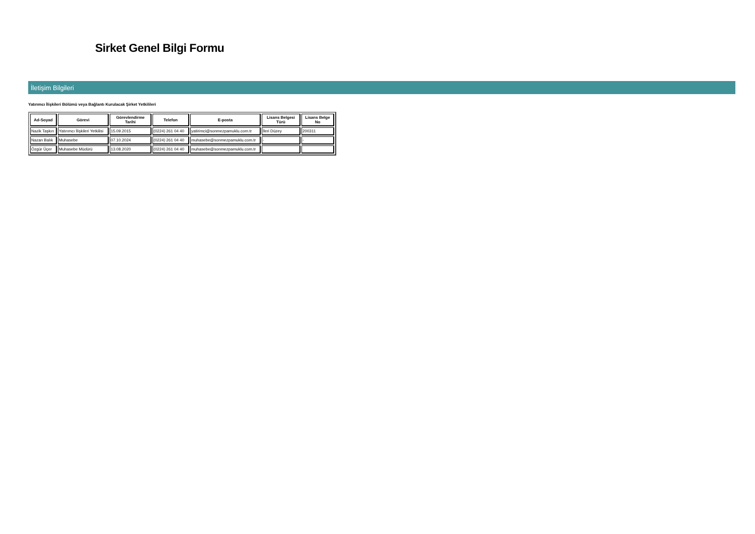Sirket Genel Bilgi Formu
İletişim Bilgileri
Yatırımcı İlişkileri Bölümü veya Bağlantı Kurulacak Şirket Yetkilileri
| Ad-Soyad | Görevi | Görevlendirme Tarihi | Telefon | E-posta | Lisans Belgesi Türü | Lisans Belge No |
| --- | --- | --- | --- | --- | --- | --- |
| Nazik Taşkın | Yatırımcı İlişkileri Yetkilisi | 15.09.2015 | (0224) 261 04 40 | yatirimci@sonmezpamuklu.com.tr | İleri Düzey | 200311 |
| Nazan Balık | Muhasebe | 07.10.2024 | (0224) 261 04 40 | muhasebe@sonmezpamuklu.com.tr | - | - |
| Özgür Üçer | Muhasebe Müdürü | 13.08.2020 | (0224) 261 04 40 | muhasebe@sonmezpamuklu.com.tr | | |